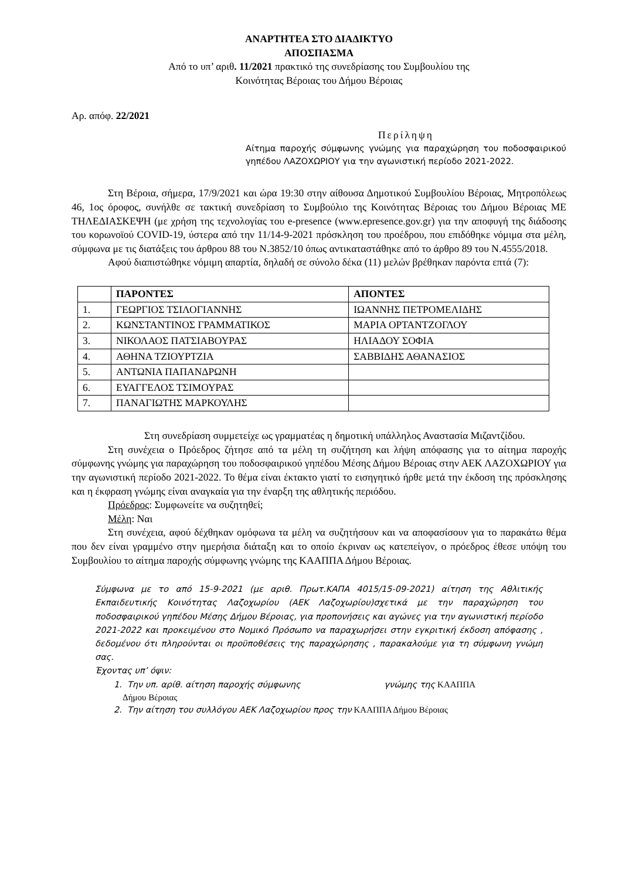ΑΝΑΡΤΗΤΕΑ ΣΤΟ ΔΙΑΔΙΚΤΥΟ
ΑΠΟΣΠΑΣΜΑ
Από το υπ’ αριθ. 11/2021 πρακτικό της συνεδρίασης του Συμβουλίου της
Κοινότητας Βέροιας του Δήμου Βέροιας
Αρ. απόφ. 22/2021
Περίληψη
Αίτημα παροχής σύμφωνης γνώμης για παραχώρηση του ποδοσφαιρικού γηπέδου ΛΑΖΟΧΩΡΙΟΥ για την αγωνιστική περίοδο 2021-2022.
Στη Βέροια, σήμερα, 17/9/2021 και ώρα 19:30 στην αίθουσα Δημοτικού Συμβουλίου Βέροιας, Μητροπόλεως 46, 1ος όροφος, συνήλθε σε τακτική συνεδρίαση το Συμβούλιο της Κοινότητας Βέροιας του Δήμου Βέροιας ΜΕ ΤΗΛΕΔΙΑΣΚΕΨΗ (με χρήση της τεχνολογίας του e-presence (www.epresence.gov.gr) για την αποφυγή της διάδοσης του κορωνοϊού COVID-19, ύστερα από την 11/14-9-2021 πρόσκληση του προέδρου, που επιδόθηκε νόμιμα στα μέλη, σύμφωνα με τις διατάξεις του άρθρου 88 του Ν.3852/10 όπως αντικαταστάθηκε από το άρθρο 89 του Ν.4555/2018.
Αφού διαπιστώθηκε νόμιμη απαρτία, δηλαδή σε σύνολο δέκα (11) μελών βρέθηκαν παρόντα επτά (7):
| | ΠΑΡΟΝΤΕΣ | ΑΠΟΝΤΕΣ |
| --- | --- | --- |
| 1. | ΓΕΩΡΓΙΟΣ ΤΣΙΛΟΓΙΑΝΝΗΣ | ΙΩΑΝΝΗΣ ΠΕΤΡΟΜΕΛΙΔΗΣ |
| 2. | ΚΩΝΣΤΑΝΤΙΝΟΣ ΓΡΑΜΜΑΤΙΚΟΣ | ΜΑΡΙΑ ΟΡΤΑΝΤΖΟΓΛΟΥ |
| 3. | ΝΙΚΟΛΑΟΣ ΠΑΤΣΙΑΒΟΥΡΑΣ | ΗΛΙΑΔΟΥ ΣΟΦΙΑ |
| 4. | ΑΘΗΝΑ ΤΖΙΟΥΡΤΖΙΑ | ΣΑΒΒΙΔΗΣ ΑΘΑΝΑΣΙΟΣ |
| 5. | ΑΝΤΩΝΙΑ ΠΑΠΑΝΔΡΩΝΗ | |
| 6. | ΕΥΑΓΓΕΛΟΣ ΤΣΙΜΟΥΡΑΣ | |
| 7. | ΠΑΝΑΓΙΩΤΗΣ ΜΑΡΚΟΥΛΗΣ | |
Στη συνεδρίαση συμμετείχε ως γραμματέας η δημοτική υπάλληλος Αναστασία Μιζαντζίδου.
Στη συνέχεια ο Πρόεδρος ζήτησε από τα μέλη τη συζήτηση και λήψη απόφασης για το αίτημα παροχής σύμφωνης γνώμης για παραχώρηση του ποδοσφαιρικού γηπέδου Μέσης Δήμου Βέροιας στην ΑΕΚ ΛΑΖΟΧΩΡΙΟΥ για την αγωνιστική περίοδο 2021-2022. Το θέμα είναι έκτακτο γιατί το εισηγητικό ήρθε μετά την έκδοση της πρόσκλησης και η έκφραση γνώμης είναι αναγκαία για την έναρξη της αθλητικής περιόδου.
Πρόεδρος: Συμφωνείτε να συζητηθεί;
Μέλη: Ναι
Στη συνέχεια, αφού δέχθηκαν ομόφωνα τα μέλη να συζητήσουν και να αποφασίσουν για το παρακάτω θέμα που δεν είναι γραμμένο στην ημερήσια διάταξη και το οποίο έκριναν ως κατεπείγον, ο πρόεδρος έθεσε υπόψη του Συμβουλίου το αίτημα παροχής σύμφωνης γνώμης της ΚΑΑΠΠΑ Δήμου Βέροιας.
Σύμφωνα με το από 15-9-2021 (με αριθ. Πρωτ.ΚΑΠΑ 4015/15-09-2021) αίτηση της Αθλιτικής Εκπαιδευτικής Κοινότητας Λαζοχωρίου (ΑΕΚ Λαζοχωρίου)σχετικά με την παραχώρηση του ποδοσφαιρικού γηπέδου Μέσης Δήμου Βέροιας, για προπονήσεις και αγώνες για την αγωνιστική περίοδο 2021-2022 και προκειμένου στο Νομικό Πρόσωπο να παραχωρήσει στην εγκριτική έκδοση απόφασης , δεδομένου ότι πληρούνται οι προϋποθέσεις της παραχώρησης , παρακαλούμε για τη σύμφωνη γνώμη σας.
Έχοντας υπ’ όψιν:
1. Την υπ. αρίθ. αίτηση παροχής σύμφωνης γνώμης της ΚΑΑΠΠΑ
Δήμου Βέροιας
2. Την αίτηση του συλλόγου ΑΕΚ Λαζοχωρίου προς την ΚΑΑΠΠΑ Δήμου Βέροιας